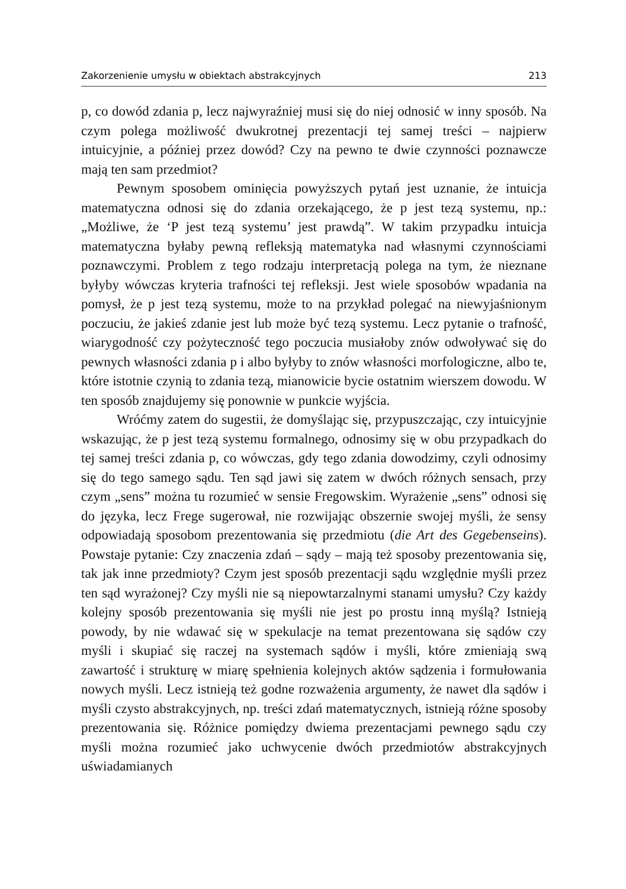Zakorzenienie umysłu w obiektach abstrakcyjnych 213
p, co dowód zdania p, lecz najwyraźniej musi się do niej odnosić w inny sposób. Na czym polega możliwość dwukrotnej prezentacji tej samej treści – najpierw intuicyjnie, a później przez dowód? Czy na pewno te dwie czynności poznawcze mają ten sam przedmiot?
Pewnym sposobem ominięcia powyższych pytań jest uznanie, że intuicja matematyczna odnosi się do zdania orzekającego, że p jest tezą systemu, np.: „Możliwe, że ‘P jest tezą systemu’ jest prawdą”. W takim przypadku intuicja matematyczna byłaby pewną refleksją matematyka nad własnymi czynnościami poznawczymi. Problem z tego rodzaju interpretacją polega na tym, że nieznane byłyby wówczas kryteria trafności tej refleksji. Jest wiele sposobów wpadania na pomysł, że p jest tezą systemu, może to na przykład polegać na niewyjaśnionym poczuciu, że jakieś zdanie jest lub może być tezą systemu. Lecz pytanie o trafność, wiarygodność czy pożyteczność tego poczucia musiałoby znów odwoływać się do pewnych własności zdania p i albo byłyby to znów własności morfologiczne, albo te, które istotnie czynią to zdania tezą, mianowicie bycie ostatnim wierszem dowodu. W ten sposób znajdujemy się ponownie w punkcie wyjścia.
Wróćmy zatem do sugestii, że domyślając się, przypuszczając, czy intuicyjnie wskazując, że p jest tezą systemu formalnego, odnosimy się w obu przypadkach do tej samej treści zdania p, co wówczas, gdy tego zdania dowodzimy, czyli odnosimy się do tego samego sądu. Ten sąd jawi się zatem w dwóch różnych sensach, przy czym „sens” można tu rozumieć w sensie Fregowskim. Wyrażenie „sens” odnosi się do języka, lecz Frege sugerował, nie rozwijając obszernie swojej myśli, że sensy odpowiadają sposobom prezentowania się przedmiotu (die Art des Gegebenseins). Powstaje pytanie: Czy znaczenia zdań – sądy – mają też sposoby prezentowania się, tak jak inne przedmioty? Czym jest sposób prezentacji sądu względnie myśli przez ten sąd wyrażonej? Czy myśli nie są niepowtarzalnymi stanami umysłu? Czy każdy kolejny sposób prezentowania się myśli nie jest po prostu inną myślą? Istnieją powody, by nie wdawać się w spekulacje na temat prezentowana się sądów czy myśli i skupiać się raczej na systemach sądów i myśli, które zmieniają swą zawartość i strukturę w miarę spełnienia kolejnych aktów sądzenia i formułowania nowych myśli. Lecz istnieją też godne rozważenia argumenty, że nawet dla sądów i myśli czysto abstrakcyjnych, np. treści zdań matematycznych, istnieją różne sposoby prezentowania się. Różnice pomiędzy dwiema prezentacjami pewnego sądu czy myśli można rozumieć jako uchwycenie dwóch przedmiotów abstrakcyjnych uświadamianych